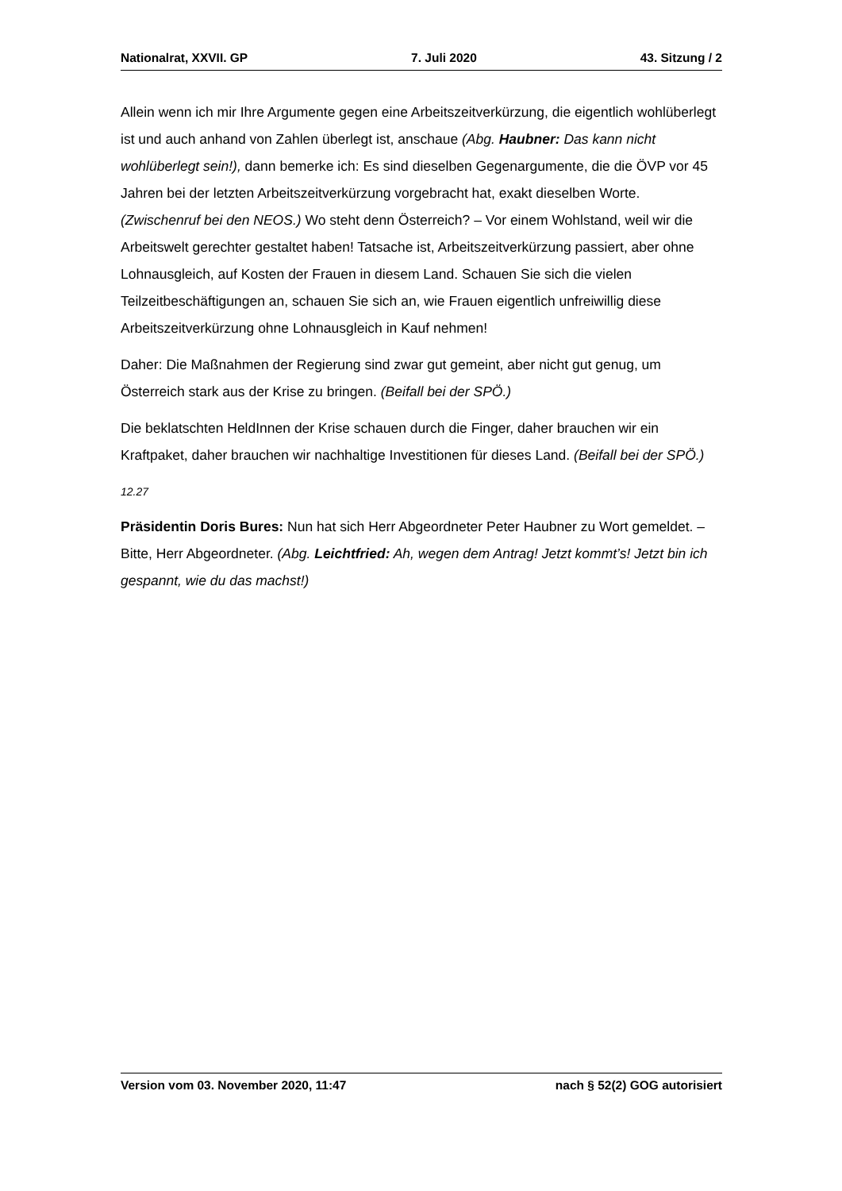Nationalrat, XXVII. GP 7. Juli 2020 43. Sitzung / 2
Allein wenn ich mir Ihre Argumente gegen eine Arbeitszeitverkürzung, die eigentlich wohlüberlegt ist und auch anhand von Zahlen überlegt ist, anschaue (Abg. Haubner: Das kann nicht wohlüberlegt sein!), dann bemerke ich: Es sind dieselben Gegenar­gumente, die die ÖVP vor 45 Jahren bei der letzten Arbeitszeitverkürzung vorgebracht hat, exakt dieselben Worte. (Zwischenruf bei den NEOS.) Wo steht denn Österreich? – Vor einem Wohlstand, weil wir die Arbeitswelt gerechter gestaltet haben! Tatsache ist, Arbeitszeitverkürzung passiert, aber ohne Lohnausgleich, auf Kosten der Frauen in diesem Land. Schauen Sie sich die vielen Teilzeitbeschäftigungen an, schauen Sie sich an, wie Frauen eigentlich unfreiwillig diese Arbeitszeitverkürzung ohne Lohnausgleich in Kauf nehmen!
Daher: Die Maßnahmen der Regierung sind zwar gut gemeint, aber nicht gut genug, um Österreich stark aus der Krise zu bringen. (Beifall bei der SPÖ.)
Die beklatschten HeldInnen der Krise schauen durch die Finger, daher brauchen wir ein Kraftpaket, daher brauchen wir nachhaltige Investitionen für dieses Land. (Beifall bei der SPÖ.)
12.27
Präsidentin Doris Bures: Nun hat sich Herr Abgeordneter Peter Haubner zu Wort ge­meldet. – Bitte, Herr Abgeordneter. (Abg. Leichtfried: Ah, wegen dem Antrag! Jetzt kommt’s! Jetzt bin ich gespannt, wie du das machst!)
Version vom 03. November 2020, 11:47 nach § 52(2) GOG autorisiert